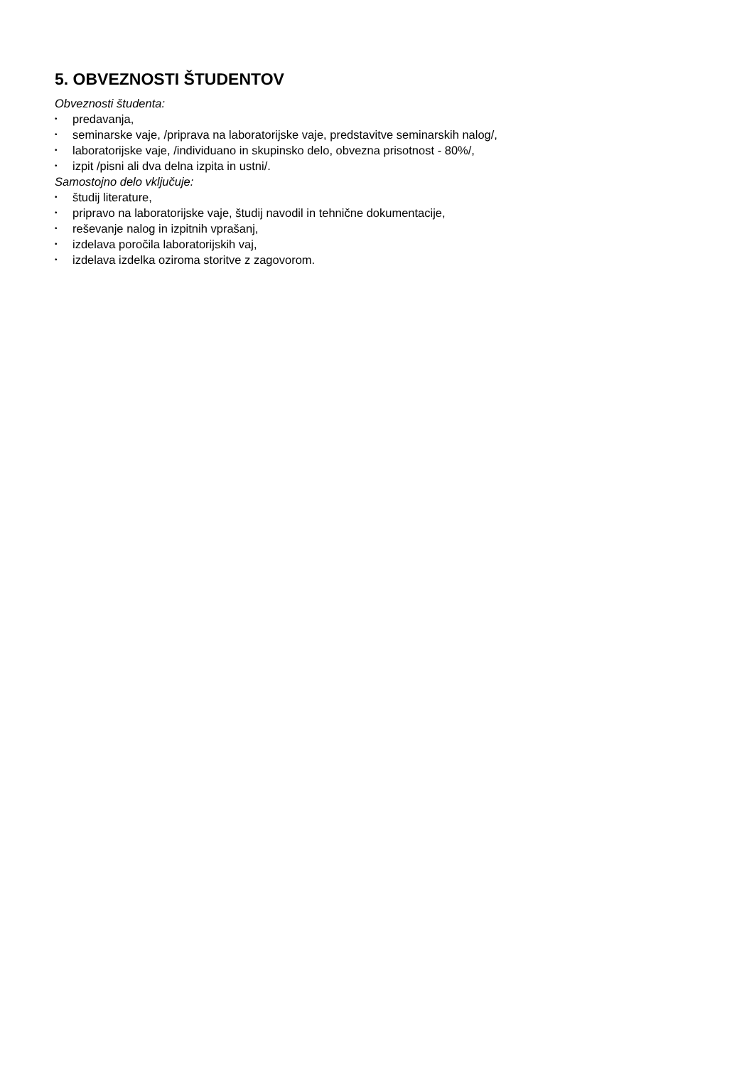5. OBVEZNOSTI ŠTUDENTOV
Obveznosti študenta:
• predavanja,
• seminarske vaje, /priprava na laboratorijske vaje, predstavitve seminarskih nalog/,
• laboratorijske vaje, /individuano in skupinsko delo, obvezna prisotnost - 80%/,
• izpit /pisni ali dva delna izpita in ustni/.
Samostojno delo vključuje:
• študij literature,
• pripravo na laboratorijske vaje, študij navodil in tehnične dokumentacije,
• reševanje nalog in izpitnih vprašanj,
• izdelava poročila laboratorijskih vaj,
• izdelava izdelka oziroma storitve z zagovorom.